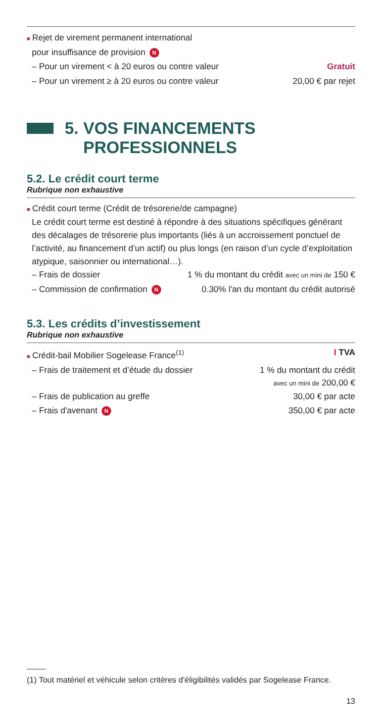■ Rejet de virement permanent international
pour insuffisance de provision N
– Pour un virement < à 20 euros ou contre valeur Gratuit
– Pour un virement ≥ à 20 euros ou contre valeur 20,00 € par rejet
5. VOS FINANCEMENTS
PROFESSIONNELS
5.2. Le crédit court terme
Rubrique non exhaustive
■ Crédit court terme (Crédit de trésorerie/de campagne)
Le crédit court terme est destiné à répondre à des situations spécifiques générant des décalages de trésorerie plus importants (liés à un accroissement ponctuel de l’activité, au financement d’un actif) ou plus longs (en raison d’un cycle d’exploitation atypique, saisonnier ou international…).
– Frais de dossier 1 % du montant du crédit avec un mini de 150 €
– Commission de confirmation N 0.30% l'an du montant du crédit autorisé
5.3. Les crédits d’investissement
Rubrique non exhaustive
■ Crédit-bail Mobilier Sogelease France<sup>(1)</sup> I TVA
– Frais de traitement et d’étude du dossier 1 % du montant du crédit
avec un mini de 200,00 €
– Frais de publication au greffe 30,00 € par acte
– Frais d'avenant N 350,00 € par acte
(1) Tout matériel et véhicule selon critères d'éligibilités validés par Sogelease France.
13